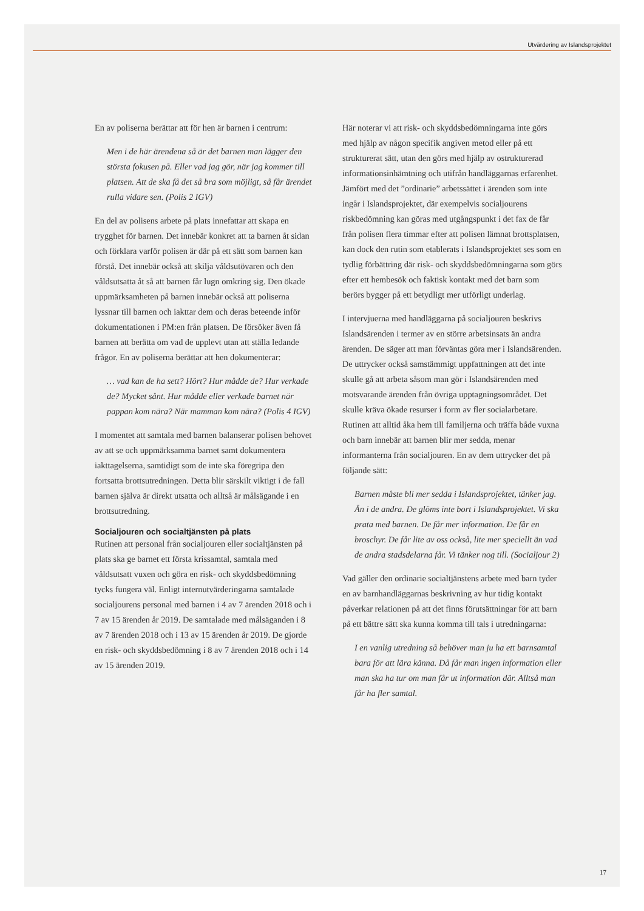Utvärdering av Islandsprojektet
En av poliserna berättar att för hen är barnen i centrum:
Men i de här ärendena så är det barnen man lägger den största fokusen på. Eller vad jag gör, när jag kommer till platsen. Att de ska få det så bra som möjligt, så får ärendet rulla vidare sen. (Polis 2 IGV)
En del av polisens arbete på plats innefattar att skapa en trygghet för barnen. Det innebär konkret att ta barnen åt sidan och förklara varför polisen är där på ett sätt som barnen kan förstå. Det innebär också att skilja våldsutövaren och den våldsutsatta åt så att barnen får lugn omkring sig. Den ökade uppmärksamheten på barnen innebär också att poliserna lyssnar till barnen och iakttar dem och deras beteende inför dokumentationen i PM:en från platsen. De försöker även få barnen att berätta om vad de upplevt utan att ställa ledande frågor. En av poliserna berättar att hen dokumenterar:
… vad kan de ha sett? Hört? Hur mådde de? Hur verkade de? Mycket sånt. Hur mådde eller verkade barnet när pappan kom nära? När mamman kom nära? (Polis 4 IGV)
I momentet att samtala med barnen balanserar polisen behovet av att se och uppmärksamma barnet samt dokumentera iakttagelserna, samtidigt som de inte ska föregripa den fortsatta brottsutredningen. Detta blir särskilt viktigt i de fall barnen själva är direkt utsatta och alltså är målsägande i en brottsutredning.
Socialjouren och socialtjänsten på plats
Rutinen att personal från socialjouren eller socialtjänsten på plats ska ge barnet ett första krissamtal, samtala med våldsutsatt vuxen och göra en risk- och skyddsbedömning tycks fungera väl. Enligt internutvärderingarna samtalade socialjourens personal med barnen i 4 av 7 ärenden 2018 och i 7 av 15 ärenden år 2019. De samtalade med målsäganden i 8 av 7 ärenden 2018 och i 13 av 15 ärenden år 2019. De gjorde en risk- och skyddsbedömning i 8 av 7 ärenden 2018 och i 14 av 15 ärenden 2019.
Här noterar vi att risk- och skyddsbedömningarna inte görs med hjälp av någon specifik angiven metod eller på ett strukturerat sätt, utan den görs med hjälp av ostrukturerad informationsinhämtning och utifrån handläggarnas erfarenhet. Jämfört med det ”ordinarie” arbetssättet i ärenden som inte ingår i Islandsprojektet, där exempelvis socialjourens riskbedömning kan göras med utgångspunkt i det fax de får från polisen flera timmar efter att polisen lämnat brottsplatsen, kan dock den rutin som etablerats i Islandsprojektet ses som en tydlig förbättring där risk- och skyddsbedömningarna som görs efter ett hembesök och faktisk kontakt med det barn som berörs bygger på ett betydligt mer utförligt underlag.
I intervjuerna med handläggarna på socialjouren beskrivs Islandsärenden i termer av en större arbetsinsats än andra ärenden. De säger att man förväntas göra mer i Islandsärenden. De uttrycker också samstämmigt uppfattningen att det inte skulle gå att arbeta såsom man gör i Islandsärenden med motsvarande ärenden från övriga upptagningsområdet. Det skulle kräva ökade resurser i form av fler socialarbetare. Rutinen att alltid åka hem till familjerna och träffa både vuxna och barn innebär att barnen blir mer sedda, menar informanterna från socialjouren. En av dem uttrycker det på följande sätt:
Barnen måste bli mer sedda i Islandsprojektet, tänker jag. Än i de andra. De glöms inte bort i Islandsprojektet. Vi ska prata med barnen. De får mer information. De får en broschyr. De får lite av oss också, lite mer speciellt än vad de andra stadsdelarna får. Vi tänker nog till. (Socialjour 2)
Vad gäller den ordinarie socialtjänstens arbete med barn tyder en av barnhandläggarnas beskrivning av hur tidig kontakt påverkar relationen på att det finns förutsättningar för att barn på ett bättre sätt ska kunna komma till tals i utredningarna:
I en vanlig utredning så behöver man ju ha ett barnsamtal bara för att lära känna. Då får man ingen information eller man ska ha tur om man får ut information där. Alltså man får ha fler samtal.
17